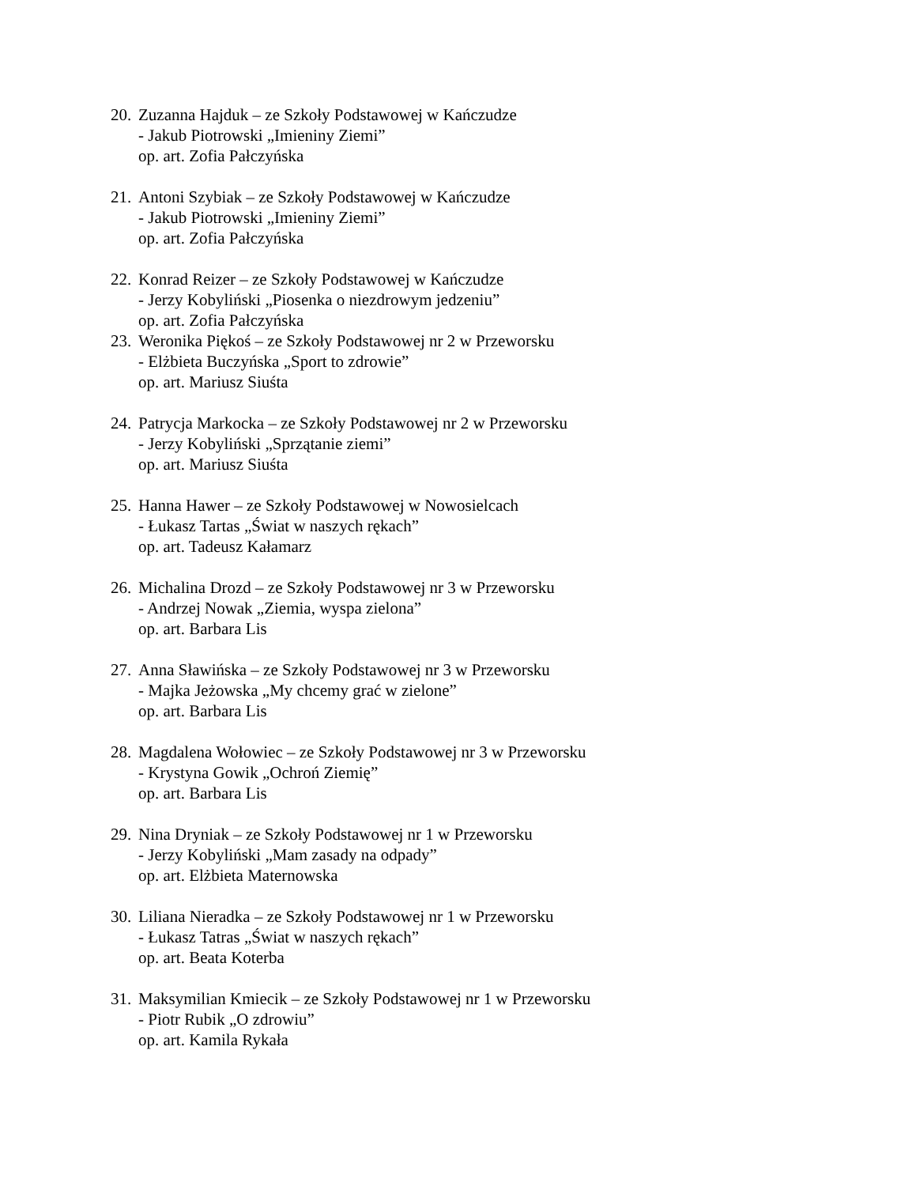20. Zuzanna Hajduk – ze Szkoły Podstawowej w Kańczudze
- Jakub Piotrowski „Imieniny Ziemi”
op. art. Zofia Pałczyńska
21. Antoni Szybiak – ze Szkoły Podstawowej w Kańczudze
- Jakub Piotrowski „Imieniny Ziemi”
op. art. Zofia Pałczyńska
22. Konrad Reizer – ze Szkoły Podstawowej w Kańczudze
- Jerzy Kobyliński „Piosenka o niezdrowym jedzeniu”
op. art. Zofia Pałczyńska
23. Weronika Piękoś – ze Szkoły Podstawowej nr 2 w Przeworsku
- Elżbieta Buczyńska „Sport to zdrowie”
op. art. Mariusz Siuśta
24. Patrycja Markocka – ze Szkoły Podstawowej nr 2 w Przeworsku
- Jerzy Kobyliński „Sprzątanie ziemi”
op. art. Mariusz Siuśta
25. Hanna Hawer – ze Szkoły Podstawowej w Nowosielcach
- Łukasz Tartas „Świat w naszych rękach”
op. art. Tadeusz Kałamarz
26. Michalina Drozd – ze Szkoły Podstawowej nr 3 w Przeworsku
- Andrzej Nowak „Ziemia, wyspa zielona”
op. art. Barbara Lis
27. Anna Sławińska – ze Szkoły Podstawowej nr 3 w Przeworsku
- Majka Jeżowska „My chcemy grać w zielone”
op. art. Barbara Lis
28. Magdalena Wołowiec – ze Szkoły Podstawowej nr 3 w Przeworsku
- Krystyna Gowik „Ochroń Ziemię”
op. art. Barbara Lis
29. Nina Dryniak – ze Szkoły Podstawowej nr 1 w Przeworsku
- Jerzy Kobyliński „Mam zasady na odpady”
op. art. Elżbieta Maternowska
30. Liliana Nieradka – ze Szkoły Podstawowej nr 1 w Przeworsku
- Łukasz Tatras „Świat w naszych rękach”
op. art. Beata Koterba
31. Maksymilian Kmiecik – ze Szkoły Podstawowej nr 1 w Przeworsku
- Piotr Rubik „O zdrowiu”
op. art. Kamila Rykała